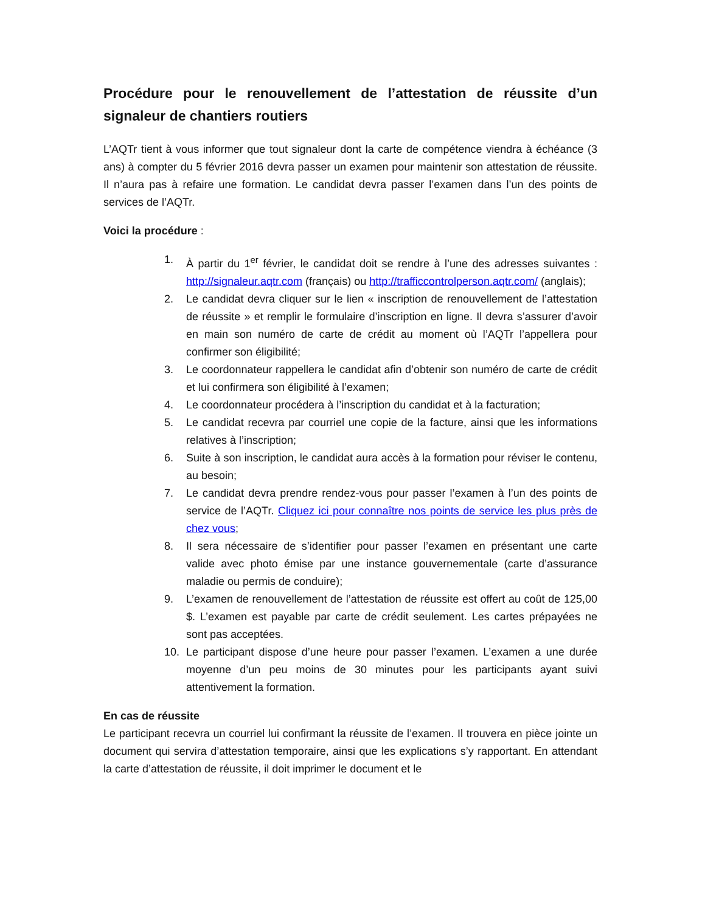Procédure pour le renouvellement de l’attestation de réussite d’un signaleur de chantiers routiers
L’AQTr tient à vous informer que tout signaleur dont la carte de compétence viendra à échéance (3 ans) à compter du 5 février 2016 devra passer un examen pour maintenir son attestation de réussite. Il n’aura pas à refaire une formation. Le candidat devra passer l’examen dans l’un des points de services de l’AQTr.
Voici la procédure :
1. À partir du 1<sup>er</sup> février, le candidat doit se rendre à l’une des adresses suivantes : http://signaleur.aqtr.com (français) ou http://trafficcontrolperson.aqtr.com/ (anglais);
2. Le candidat devra cliquer sur le lien « inscription de renouvellement de l’attestation de réussite » et remplir le formulaire d’inscription en ligne. Il devra s’assurer d’avoir en main son numéro de carte de crédit au moment où l’AQTr l’appellera pour confirmer son éligibilité;
3. Le coordonnateur rappellera le candidat afin d’obtenir son numéro de carte de crédit et lui confirmera son éligibilité à l’examen;
4. Le coordonnateur procédera à l’inscription du candidat et à la facturation;
5. Le candidat recevra par courriel une copie de la facture, ainsi que les informations relatives à l’inscription;
6. Suite à son inscription, le candidat aura accès à la formation pour réviser le contenu, au besoin;
7. Le candidat devra prendre rendez-vous pour passer l’examen à l’un des points de service de l’AQTr. Cliquez ici pour connaître nos points de service les plus près de chez vous;
8. Il sera nécessaire de s’identifier pour passer l’examen en présentant une carte valide avec photo émise par une instance gouvernementale (carte d’assurance maladie ou permis de conduire);
9. L’examen de renouvellement de l’attestation de réussite est offert au coût de 125,00 $. L’examen est payable par carte de crédit seulement. Les cartes prépayées ne sont pas acceptées.
10. Le participant dispose d’une heure pour passer l’examen. L’examen a une durée moyenne d’un peu moins de 30 minutes pour les participants ayant suivi attentivement la formation.
En cas de réussite
Le participant recevra un courriel lui confirmant la réussite de l’examen. Il trouvera en pièce jointe un document qui servira d’attestation temporaire, ainsi que les explications s’y rapportant. En attendant la carte d’attestation de réussite, il doit imprimer le document et le